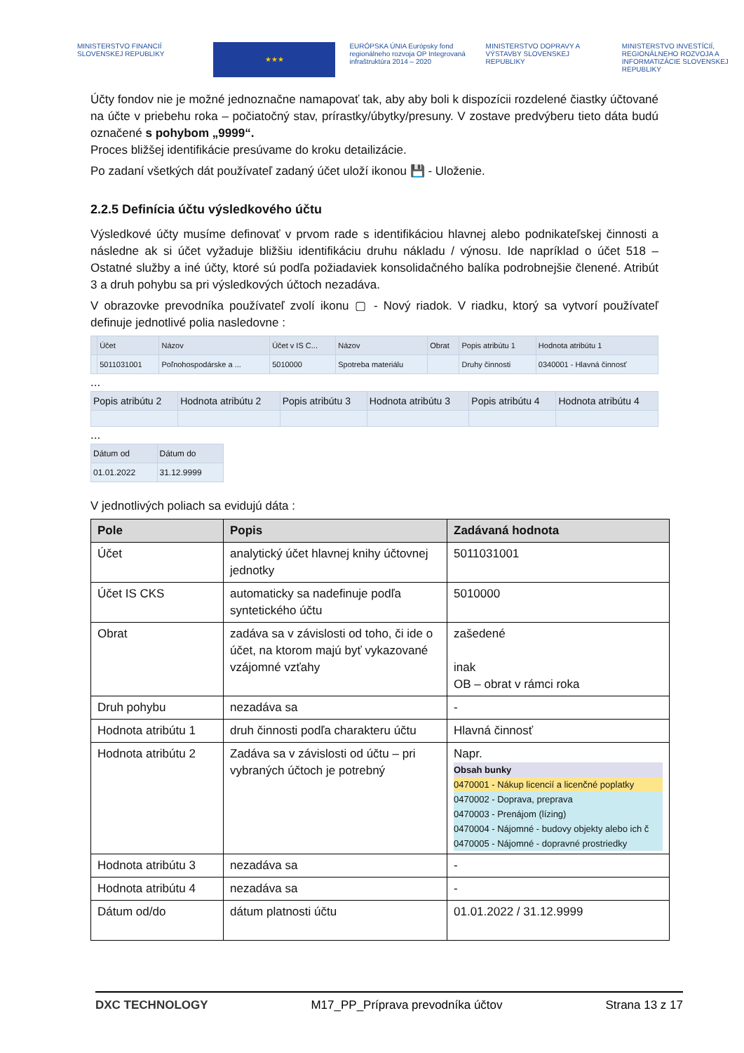MINISTERSTVO FINANCIÍ SLOVENSKEJ REPUBLIKY
★★★
EURÓPSKA ÚNIA Európsky fond regionálneho rozvoja OP Integrovaná infraštruktúra 2014 – 2020
MINISTERSTVO DOPRAVY A VÝSTAVBY SLOVENSKEJ REPUBLIKY
MINISTERSTVO INVESTÍCIÍ, REGIONÁLNEHO ROZVOJA A INFORMATIZÁCIE SLOVENSKEJ REPUBLIKY
Účty fondov nie je možné jednoznačne namapovať tak, aby aby boli k dispozícii rozdelené čiastky účtované na účte v priebehu roka – počiatočný stav, prírastky/úbytky/presuny. V zostave predvýberu tieto dáta budú označené s pohybom „9999“.
Proces bližšej identifikácie presúvame do kroku detailizácie.
Po zadaní všetkých dát používateľ zadaný účet uloží ikonou 💾 - Uloženie.
2.2.5 Definícia účtu výsledkového účtu
Výsledkové účty musíme definovať v prvom rade s identifikáciou hlavnej alebo podnikateľskej činnosti a následne ak si účet vyžaduje bližšiu identifikáciu druhu nákladu / výnosu. Ide napríklad o účet 518 – Ostatné služby a iné účty, ktoré sú podľa požiadaviek konsolidačného balíka podrobnejšie členené. Atribút 3 a druh pohybu sa pri výsledkových účtoch nezadáva.
V obrazovke prevodníka používateľ zvolí ikonu ▢ - Nový riadok. V riadku, ktorý sa vytvorí používateľ definuje jednotlivé polia nasledovne :
| | Účet | Názov | Účet v IS C... | Názov | Obrat | Popis atribútu 1 | Hodnota atribútu 1 |
| --- | --- | --- | --- | --- | --- | --- | --- |
| | 5011031001 | Poľnohospodárske a ... | 5010000 | Spotreba materiálu | | Druhy činnosti | 0340001 - Hlavná činnosť |
...
| Popis atribútu 2 | Hodnota atribútu 2 | Popis atribútu 3 | Hodnota atribútu 3 | Popis atribútu 4 | Hodnota atribútu 4 |
| --- | --- | --- | --- | --- | --- |
...
| Dátum od | Dátum do |
| --- | --- |
| 01.01.2022 | 31.12.9999 |
V jednotlivých poliach sa evidujú dáta :
| Pole | Popis | Zadávaná hodnota |
| --- | --- | --- |
| Účet | analytický účet hlavnej knihy účtovnej jednotky | 5011031001 |
| Účet IS CKS | automaticky sa nadefinuje podľa syntetického účtu | 5010000 |
| Obrat | zadáva sa v závislosti od toho, či ide o účet, na ktorom majú byť vykazované vzájomné vzťahy | zašedené inak OB – obrat v rámci roka |
| Druh pohybu | nezadáva sa | - |
| Hodnota atribútu 1 | druh činnosti podľa charakteru účtu | Hlavná činnosť |
| Hodnota atribútu 2 | Zadáva sa v závislosti od účtu – pri vybraných účtoch je potrebný | Napr. Obsah bunky 0470001 - Nákup licencií a licenčné poplatky 0470002 - Doprava, preprava 0470003 - Prenájom (lízing) 0470004 - Nájomné - budovy objekty alebo ich č 0470005 - Nájomné - dopravné prostriedky |
| Hodnota atribútu 3 | nezadáva sa | - |
| Hodnota atribútu 4 | nezadáva sa | - |
| Dátum od/do | dátum platnosti účtu | 01.01.2022 / 31.12.9999 |
DXC TECHNOLOGY M17_PP_Príprava prevodníka účtov Strana 13 z 17